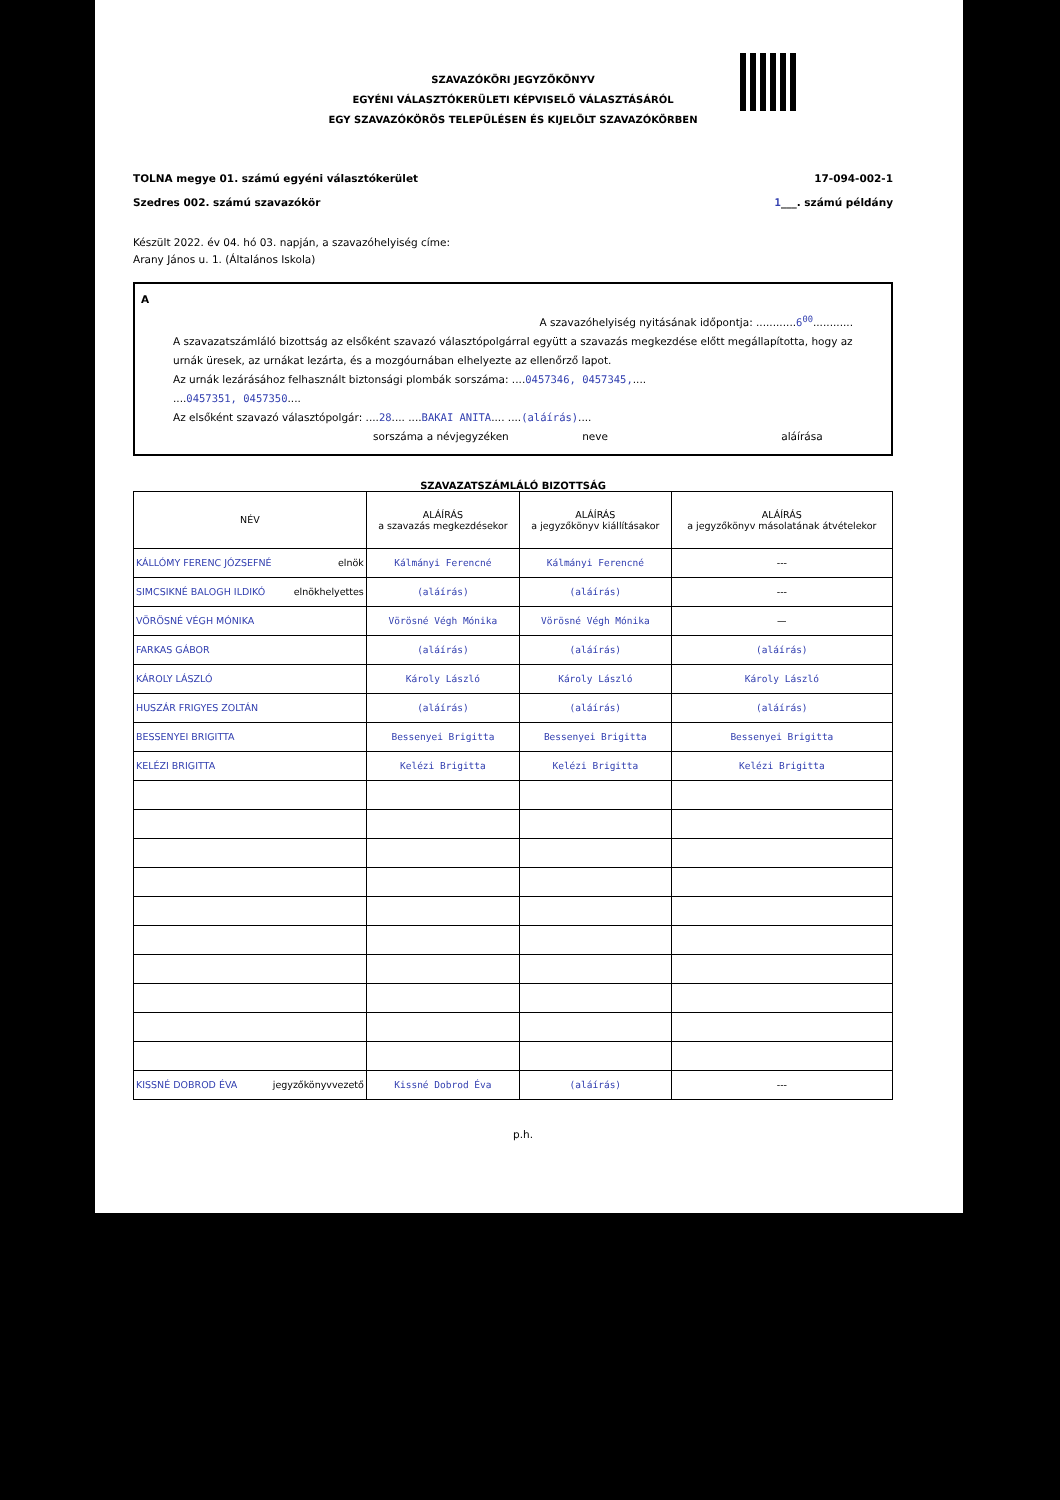SZAVAZÓKÖRI JEGYZŐKÖNYV
EGYÉNI VÁLASZTÓKERÜLETI KÉPVISELŐ VÁLASZTÁSÁRÓL
EGY SZAVAZÓKÖRÖS TELEPÜLÉSEN ÉS KIJELÖLT SZAVAZÓKÖRBEN
TOLNA megye 01. számú egyéni választókerület 17-094-002-1
Szedres 002. számú szavazókör 1___. számú példány
Készült 2022. év 04. hó 03. napján, a szavazóhelyiség címe:
Arany János u. 1. (Általános Iskola)
A
A szavazóhelyiség nyitásának időpontja: ............6<sup>00</sup>............
A szavazatszámláló bizottság az elsőként szavazó választópolgárral együtt a szavazás megkezdése előtt megállapította, hogy az urnák üresek, az urnákat lezárta, és a mozgóurnában elhelyezte az ellenőrző lapot.
Az urnák lezárásához felhasznált biztonsági plombák sorszáma: ....0457346, 0457345,....
....0457351, 0457350....
Az elsőként szavazó választópolgár: ....28.... ....BAKAI ANITA.... ....(aláírás)....
sorszáma a névjegyzéken neve aláírása
SZAVAZATSZÁMLÁLÓ BIZOTTSÁG
| NÉV | ALÁÍRÁS a szavazás megkezdésekor | ALÁÍRÁS a jegyzőkönyv kiállításakor | ALÁÍRÁS a jegyzőkönyv másolatának átvételekor |
| --- | --- | --- | --- |
| KÁLLÓMY FERENC JÓZSEFNÉ elnök | Kálmányi Ferencné | Kálmányi Ferencné | --- |
| SIMCSIKNÉ BALOGH ILDIKÓ elnökhelyettes | (aláírás) | (aláírás) | --- |
| VÖRÖSNÉ VÉGH MÓNIKA | Vörösné Végh Mónika | Vörösné Végh Mónika | — |
| FARKAS GÁBOR | (aláírás) | (aláírás) | (aláírás) |
| KÁROLY LÁSZLÓ | Károly László | Károly László | Károly László |
| HUSZÁR FRIGYES ZOLTÁN | (aláírás) | (aláírás) | (aláírás) |
| BESSENYEI BRIGITTA | Bessenyei Brigitta | Bessenyei Brigitta | Bessenyei Brigitta |
| KELÉZI BRIGITTA | Kelézi Brigitta | Kelézi Brigitta | Kelézi Brigitta |
| KISSNÉ DOBROD ÉVA jegyzőkönyvvezető | Kissné Dobrod Éva | (aláírás) | --- |
p.h.